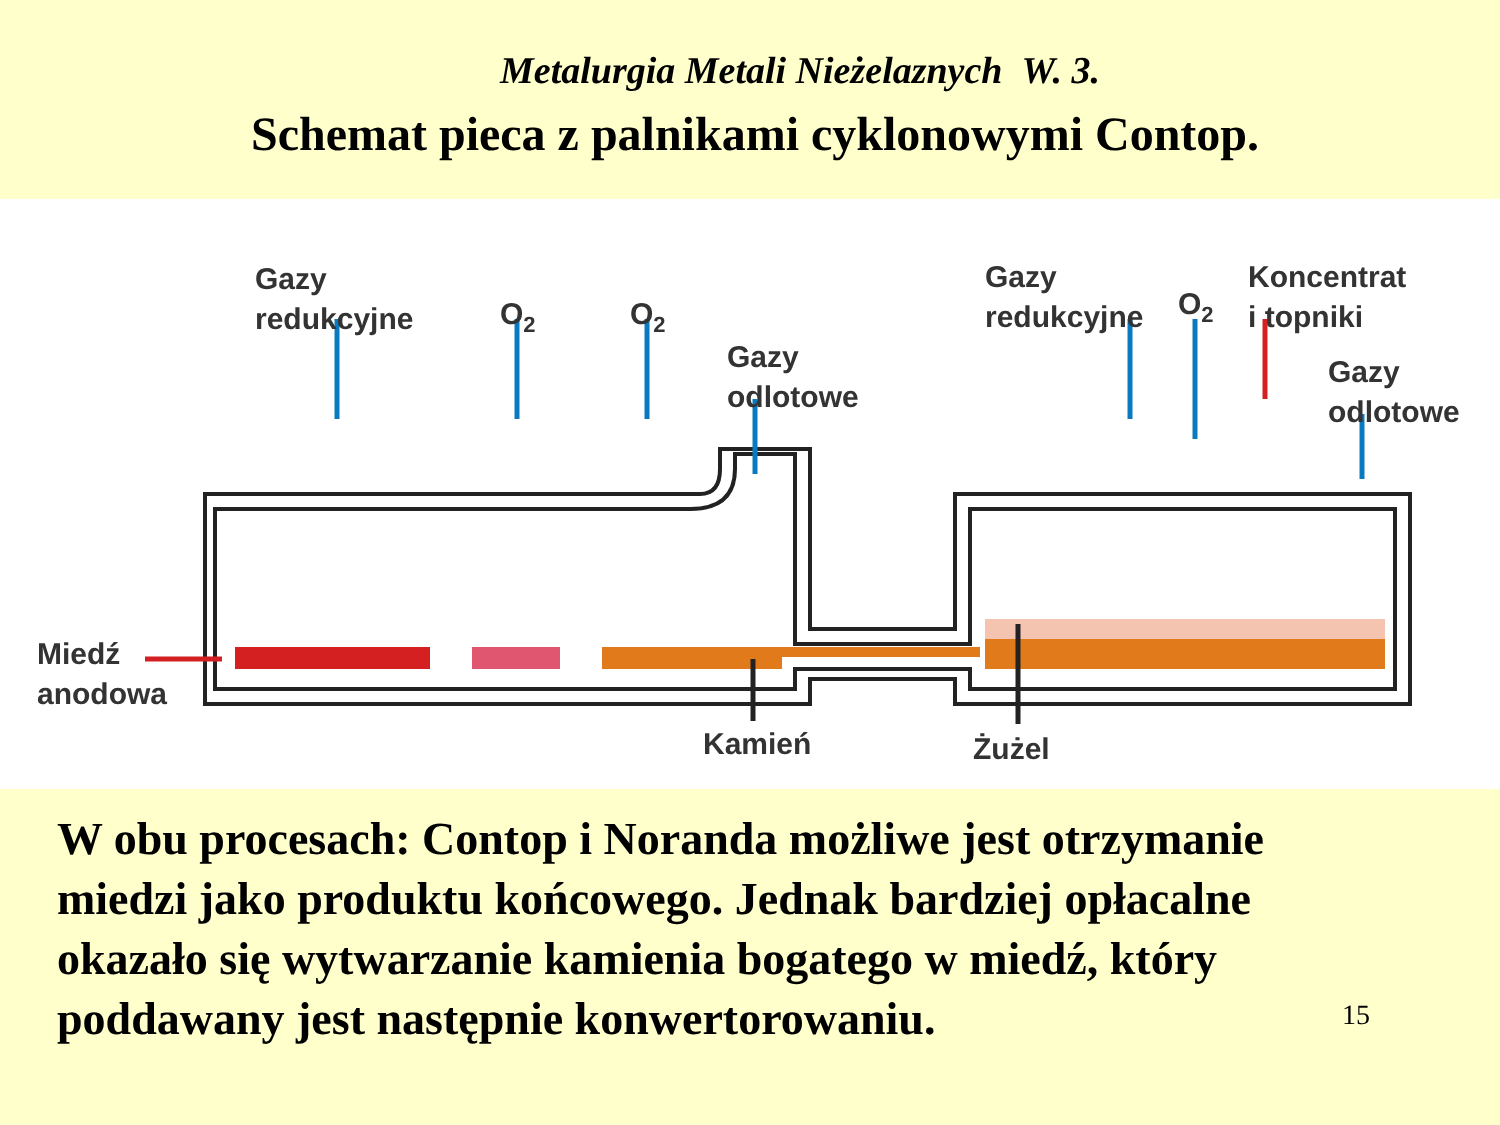Metalurgia Metali Nieżelaznych W. 3.
Schemat pieca z palnikami cyklonowymi Contop.
Gazy
redukcyjne
O2
O2
Gazy
odlotowe
Gazy
redukcyjne
O2
Koncentrat
i topniki
Gazy
odlotowe
Miedź
anodowa
Kamień
Żużel
W obu procesach: Contop i Noranda możliwe jest otrzymanie miedzi jako produktu końcowego. Jednak bardziej opłacalne okazało się wytwarzanie kamienia bogatego w miedź, który poddawany jest następnie konwertorowaniu.
15